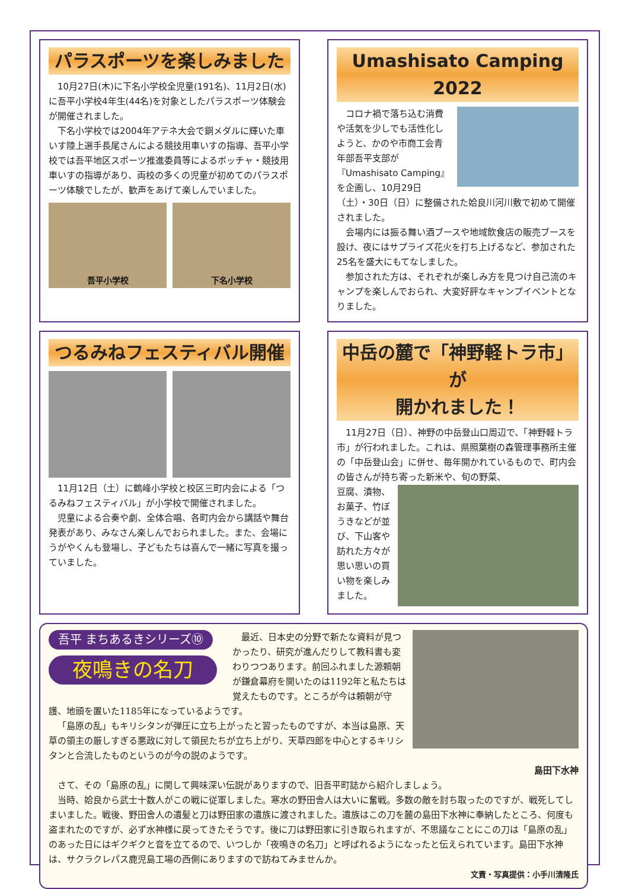パラスポーツを楽しみました
10月27日(木)に下名小学校全児童(191名)、11月2日(水)に吾平小学校4年生(44名)を対象としたパラスポーツ体験会が開催されました。
下名小学校では2004年アテネ大会で銅メダルに輝いた車いす陸上選手長尾さんによる競技用車いすの指導、吾平小学校では吾平地区スポーツ推進委員等によるボッチャ・競技用車いすの指導があり、両校の多くの児童が初めてのパラスポーツ体験でしたが、歓声をあげて楽しんでいました。
吾平小学校 下名小学校
Umashisato Camping 2022
コロナ禍で落ち込む消費や活気を少しでも活性化しようと、かのや市商工会青年部吾平支部が『Umashisato Camping』を企画し、10月29日（土）・30日（日）に整備された姶良川河川敷で初めて開催されました。
会場内には振る舞い酒ブースや地域飲食店の販売ブースを設け、夜にはサプライズ花火を打ち上げるなど、参加された25名を盛大にもてなしました。
参加された方は、それぞれが楽しみ方を見つけ自己流のキャンプを楽しんでおられ、大変好評なキャンプイベントとなりました。
つるみねフェスティバル開催
11月12日（土）に鶴峰小学校と校区三町内会による「つるみねフェスティバル」が小学校で開催されました。
児童による合奏や劇、全体合唱、各町内会から講話や舞台発表があり、みなさん楽しんでおられました。また、会場にうがやくんも登場し、子どもたちは喜んで一緒に写真を撮っていました。
中岳の麓で「神野軽トラ市」が
開かれました！
11月27日（日）、神野の中岳登山口周辺で、「神野軽トラ市」が行われました。これは、県照葉樹の森管理事務所主催の「中岳登山会」に併せ、毎年開かれているもので、町内会の皆さんが持ち寄った新米や、旬の野菜、
豆腐、漬物、お菓子、竹ぼうきなどが並び、下山客や訪れた方々が思い思いの買い物を楽しみました。
吾平 まちあるきシリーズ⑩
夜鳴きの名刀
最近、日本史の分野で新たな資料が見つかったり、研究が進んだりして教科書も変わりつつあります。前回ふれました源頼朝が鎌倉幕府を開いたのは1192年と私たちは覚えたものです。ところが今は頼朝が守護、地頭を置いた1185年になっているようです。
「島原の乱」もキリシタンが弾圧に立ち上がったと習ったものですが、本当は島原、天草の領主の厳しすぎる悪政に対して領民たちが立ち上がり、天草四郎を中心とするキリシタンと合流したものというのが今の説のようです。
島田下水神
さて、その「島原の乱」に関して興味深い伝説がありますので、旧吾平町誌から紹介しましょう。
当時、姶良から武士十数人がこの戦に従軍しました。寒水の野田舎人は大いに奮戦。多数の敵を討ち取ったのですが、戦死してしまいました。戦後、野田舎人の遺髪と刀は野田家の遺族に渡されました。遺族はこの刀を麓の島田下水神に奉納したところ、何度も盗まれたのですが、必ず水神様に戻ってきたそうです。後に刀は野田家に引き取られますが、不思議なことにこの刀は「島原の乱」のあった日にはギクギクと音を立てるので、いつしか「夜鳴きの名刀」と呼ばれるようになったと伝えられています。島田下水神は、サクラクレパス鹿児島工場の西側にありますので訪ねてみませんか。
文責・写真提供：小手川清隆氏